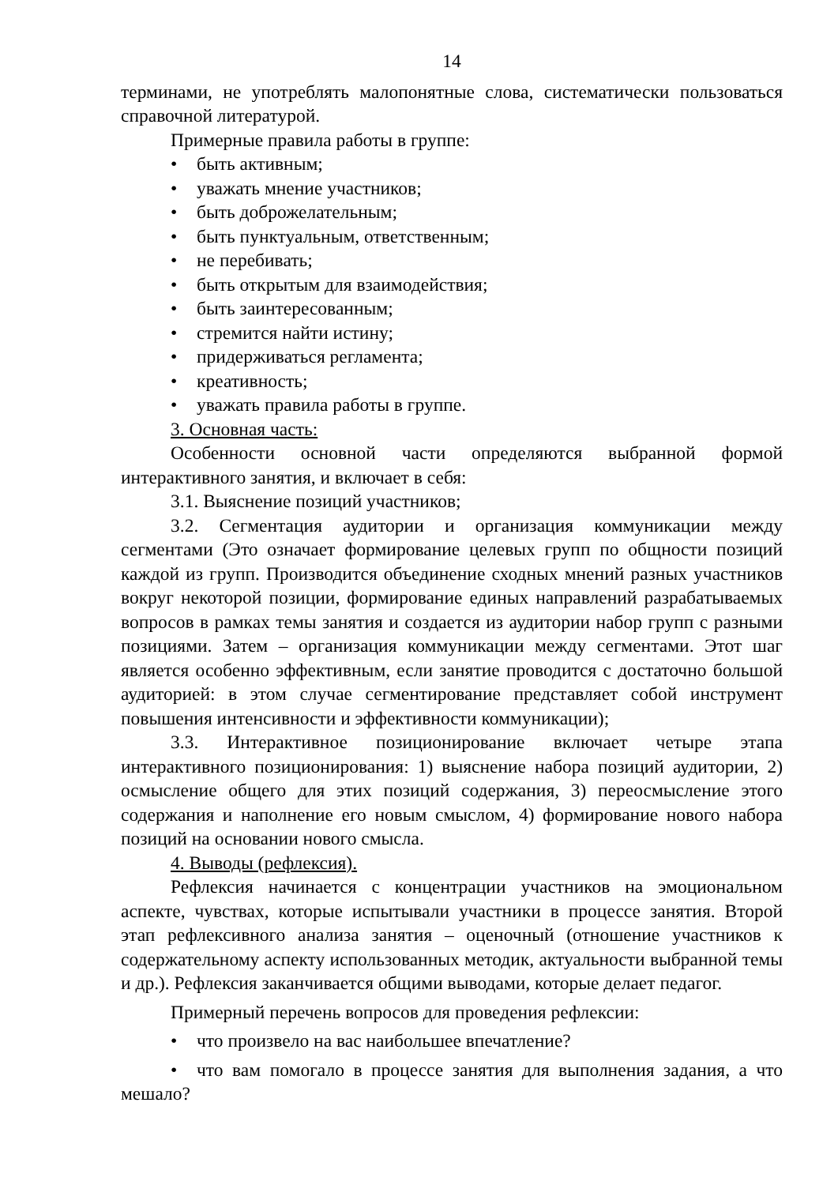14
терминами, не употреблять малопонятные слова, систематически пользоваться справочной литературой.
Примерные правила работы в группе:
• быть активным;
• уважать мнение участников;
• быть доброжелательным;
• быть пунктуальным, ответственным;
• не перебивать;
• быть открытым для взаимодействия;
• быть заинтересованным;
• стремится найти истину;
• придерживаться регламента;
• креативность;
• уважать правила работы в группе.
3. Основная часть:
Особенности основной части определяются выбранной формой интерактивного занятия, и включает в себя:
3.1. Выяснение позиций участников;
3.2. Сегментация аудитории и организация коммуникации между сегментами (Это означает формирование целевых групп по общности позиций каждой из групп. Производится объединение сходных мнений разных участников вокруг некоторой позиции, формирование единых направлений разрабатываемых вопросов в рамках темы занятия и создается из аудитории набор групп с разными позициями. Затем – организация коммуникации между сегментами. Этот шаг является особенно эффективным, если занятие проводится с достаточно большой аудиторией: в этом случае сегментирование представляет собой инструмент повышения интенсивности и эффективности коммуникации);
3.3. Интерактивное позиционирование включает четыре этапа интерактивного позиционирования: 1) выяснение набора позиций аудитории, 2) осмысление общего для этих позиций содержания, 3) переосмысление этого содержания и наполнение его новым смыслом, 4) формирование нового набора позиций на основании нового смысла.
4. Выводы (рефлексия).
Рефлексия начинается с концентрации участников на эмоциональном аспекте, чувствах, которые испытывали участники в процессе занятия. Второй этап рефлексивного анализа занятия – оценочный (отношение участников к содержательному аспекту использованных методик, актуальности выбранной темы и др.). Рефлексия заканчивается общими выводами, которые делает педагог.
Примерный перечень вопросов для проведения рефлексии:
• что произвело на вас наибольшее впечатление?
• что вам помогало в процессе занятия для выполнения задания, а что мешало?